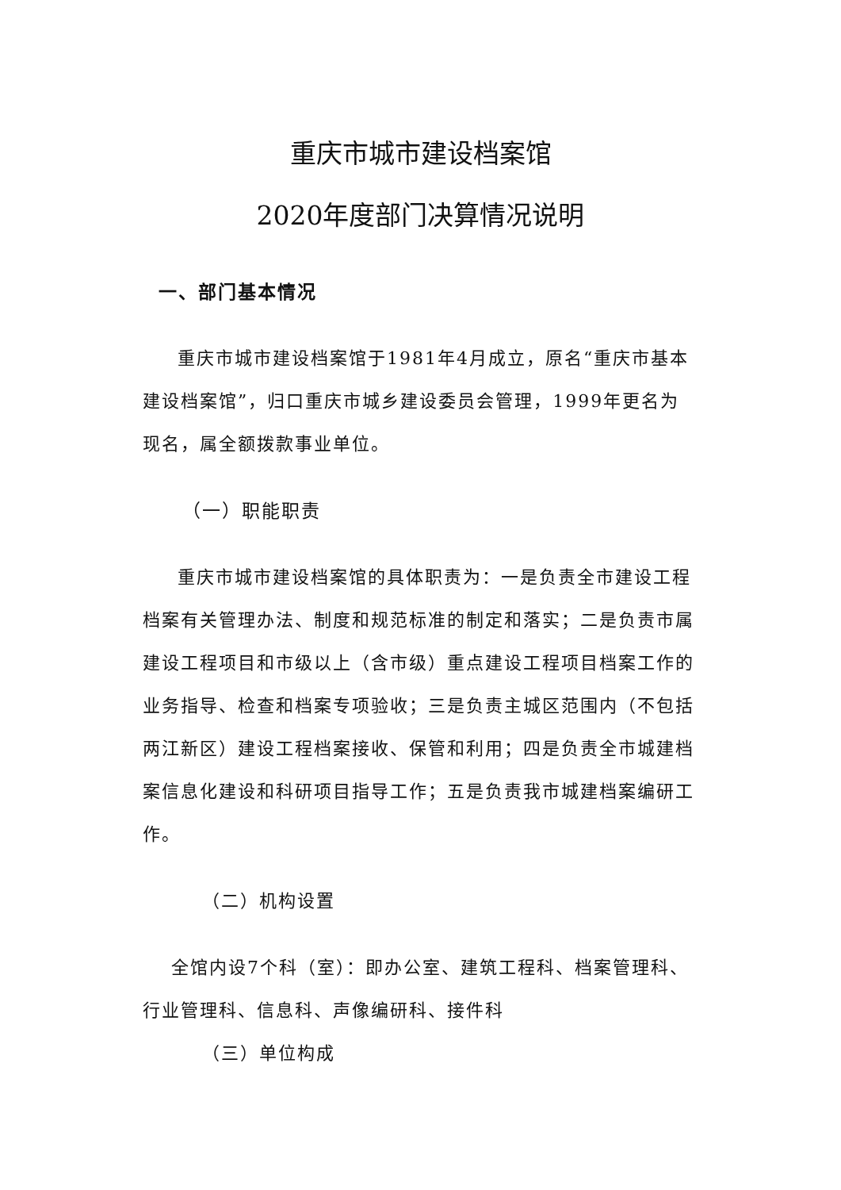重庆市城市建设档案馆
2020年度部门决算情况说明
一、部门基本情况
重庆市城市建设档案馆于1981年4月成立，原名“重庆市基本建设档案馆”，归口重庆市城乡建设委员会管理，1999年更名为现名，属全额拨款事业单位。
（一）职能职责
重庆市城市建设档案馆的具体职责为：一是负责全市建设工程档案有关管理办法、制度和规范标准的制定和落实；二是负责市属建设工程项目和市级以上（含市级）重点建设工程项目档案工作的业务指导、检查和档案专项验收；三是负责主城区范围内（不包括两江新区）建设工程档案接收、保管和利用；四是负责全市城建档案信息化建设和科研项目指导工作；五是负责我市城建档案编研工作。
（二）机构设置
全馆内设7个科（室）：即办公室、建筑工程科、档案管理科、行业管理科、信息科、声像编研科、接件科
（三）单位构成